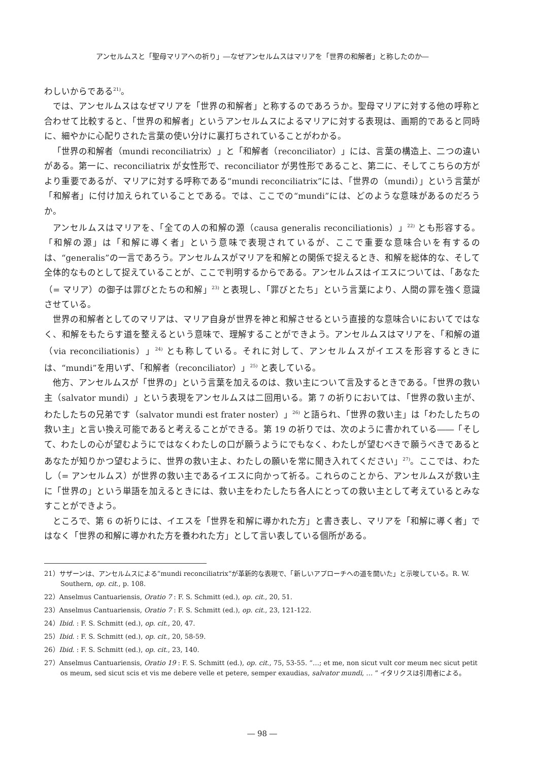アンセルムスと「聖母マリアへの祈り」―なぜアンセルムスはマリアを「世界の和解者」と称したのか―
わしいからである<sup>21)</sup>。
では、アンセルムスはなぜマリアを「世界の和解者」と称するのであろうか。聖母マリアに対する他の呼称と合わせて比較すると、「世界の和解者」というアンセルムスによるマリアに対する表現は、画期的であると同時に、細やかに心配りされた言葉の使い分けに裏打ちされていることがわかる。
「世界の和解者（mundi reconciliatrix）」と「和解者（reconciliator）」には、言葉の構造上、二つの違いがある。第一に、reconciliatrix が女性形で、reconciliator が男性形であること、第二に、そしてこちらの方がより重要であるが、マリアに対する呼称である“mundi reconciliatrix”には、「世界の（mundi）」という言葉が「和解者」に付け加えられていることである。では、ここでの“mundi”には、どのような意味があるのだろうか。
アンセルムスはマリアを、「全ての人の和解の源（causa generalis reconciliationis）」<sup>22)</sup> とも形容する。「和解の源」は「和解に導く者」という意味で表現されているが、ここで重要な意味合いを有するのは、“generalis”の一言であろう。アンセルムスがマリアを和解との関係で捉えるとき、和解を総体的な、そして全体的なものとして捉えていることが、ここで判明するからである。アンセルムスはイエスについては、「あなた（= マリア）の御子は罪びとたちの和解」<sup>23)</sup> と表現し、「罪びとたち」という言葉により、人間の罪を強く意識させている。
世界の和解者としてのマリアは、マリア自身が世界を神と和解させるという直接的な意味合いにおいてではなく、和解をもたらす道を整えるという意味で、理解することができよう。アンセルムスはマリアを、「和解の道（via reconciliationis）」<sup>24)</sup> とも称している。それに対して、アンセルムスがイエスを形容するときには、“mundi”を用いず、「和解者（reconciliator）」<sup>25)</sup> と表している。
他方、アンセルムスが「世界の」という言葉を加えるのは、救い主について言及するときである。「世界の救い主（salvator mundi）」という表現をアンセルムスは二回用いる。第 7 の祈りにおいては、「世界の救い主が、わたしたちの兄弟です（salvator mundi est frater noster）」<sup>26)</sup> と語られ、「世界の救い主」は「わたしたちの救い主」と言い換え可能であると考えることができる。第 19 の祈りでは、次のように書かれている――「そして、わたしの心が望むようにではなくわたしの口が願うようにでもなく、わたしが望むべきで願うべきであるとあなたが知りかつ望むように、世界の救い主よ、わたしの願いを常に聞き入れてください」<sup>27)</sup>。ここでは、わたし（= アンセルムス）が世界の救い主であるイエスに向かって祈る。これらのことから、アンセルムスが救い主に「世界の」という単語を加えるときには、救い主をわたしたち各人にとっての救い主として考えているとみなすことができよう。
ところで、第 6 の祈りには、イエスを「世界を和解に導かれた方」と書き表し、マリアを「和解に導く者」ではなく「世界の和解に導かれた方を養われた方」として言い表している個所がある。
21）サザーンは、アンセルムスによる“mundi reconciliatrix”が革新的な表現で、「新しいアプローチへの道を開いた」と示唆している。R. W. Southern, op. cit., p. 108.
22）Anselmus Cantuariensis, Oratio 7 : F. S. Schmitt (ed.), op. cit., 20, 51.
23）Anselmus Cantuariensis, Oratio 7 : F. S. Schmitt (ed.), op. cit., 23, 121-122.
24）Ibid. : F. S. Schmitt (ed.), op. cit., 20, 47.
25）Ibid. : F. S. Schmitt (ed.), op. cit., 20, 58-59.
26）Ibid. : F. S. Schmitt (ed.), op. cit., 23, 140.
27）Anselmus Cantuariensis, Oratio 19 : F. S. Schmitt (ed.), op. cit., 75, 53-55. “…; et me, non sicut vult cor meum nec sicut petit os meum, sed sicut scis et vis me debere velle et petere, semper exaudias, salvator mundi, … ” イタリクスは引用者による。
― 98 ―